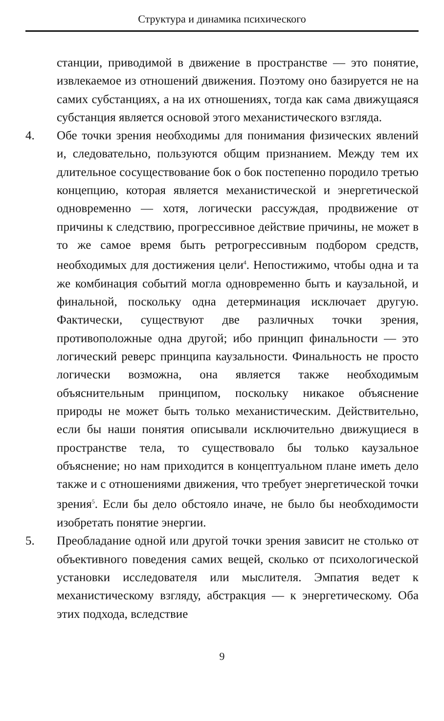Структура и динамика психического
станции, приводимой в движение в пространстве — это понятие, извлекаемое из отношений движения. Поэтому оно базируется не на самих субстанциях, а на их отношениях, тогда как сама движущаяся субстанция является основой этого механистического взгляда.
4. Обе точки зрения необходимы для понимания физических явлений и, следовательно, пользуются общим признанием. Между тем их длительное сосуществование бок о бок постепенно породило третью концепцию, которая является механистической и энергетической одновременно — хотя, логически рассуждая, продвижение от причины к следствию, прогрессивное действие причины, не может в то же самое время быть ретрогрессивным подбором средств, необходимых для достижения цели<sup>4</sup>. Непостижимо, чтобы одна и та же комбинация событий могла одновременно быть и каузальной, и финальной, поскольку одна детерминация исключает другую. Фактически, существуют две различных точки зрения, противоположные одна другой; ибо принцип финальности — это логический реверс принципа каузальности. Финальность не просто логически возможна, она является также необходимым объяснительным принципом, поскольку никакое объяснение природы не может быть только механистическим. Действительно, если бы наши понятия описывали исключительно движущиеся в пространстве тела, то существовало бы только каузальное объяснение; но нам приходится в концептуальном плане иметь дело также и с отношениями движения, что требует энергетической точки зрения<sup>5</sup>. Если бы дело обстояло иначе, не было бы необходимости изобретать понятие энергии.
5. Преобладание одной или другой точки зрения зависит не столько от объективного поведения самих вещей, сколько от психологической установки исследователя или мыслителя. Эмпатия ведет к механистическому взгляду, абстракция — к энергетическому. Оба этих подхода, вследствие
9